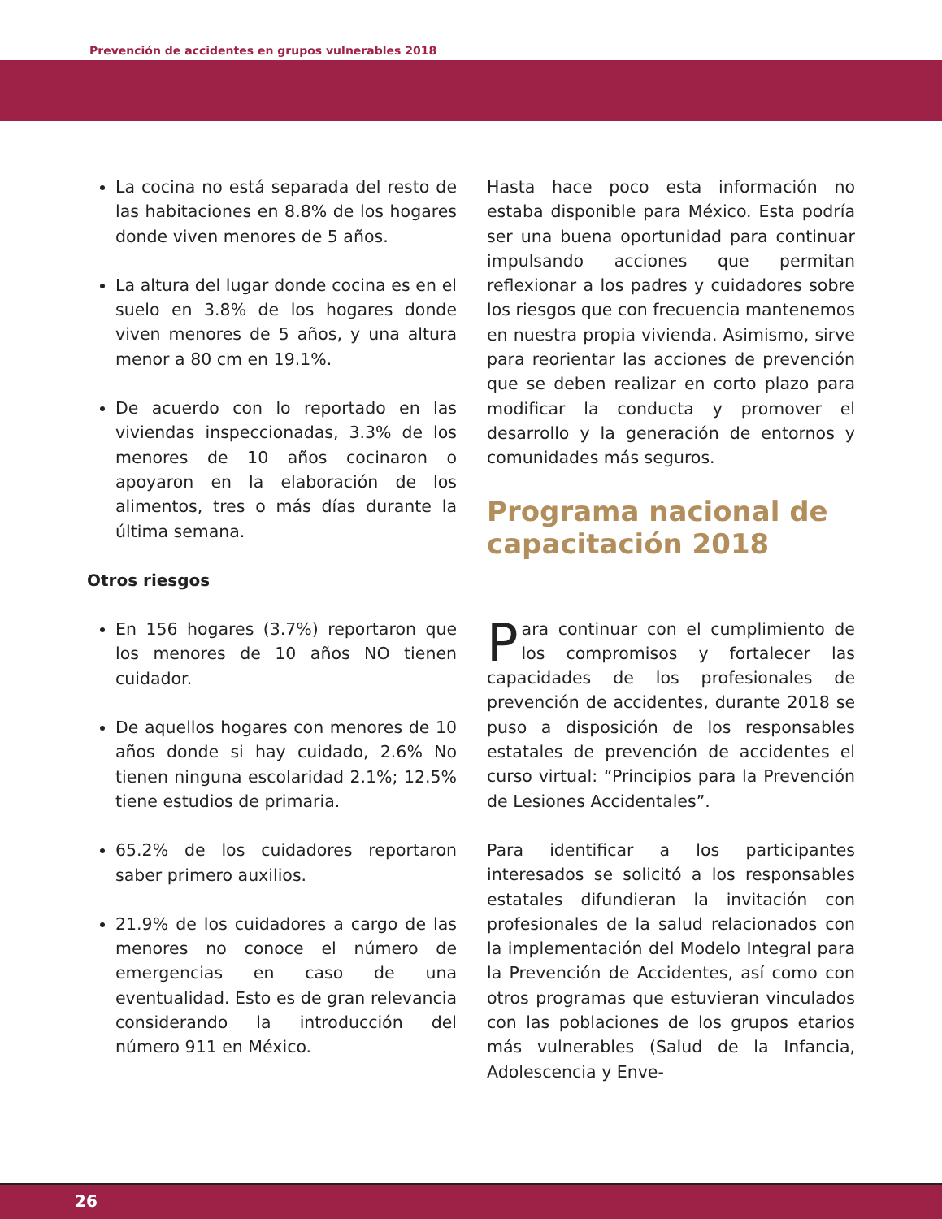Prevención de accidentes en grupos vulnerables 2018
La cocina no está separada del resto de las habitaciones en 8.8% de los hogares donde viven menores de 5 años.
La altura del lugar donde cocina es en el suelo en 3.8% de los hogares donde viven menores de 5 años, y una altura menor a 80 cm en 19.1%.
De acuerdo con lo reportado en las viviendas inspeccionadas, 3.3% de los menores de 10 años cocinaron o apoyaron en la elaboración de los alimentos, tres o más días durante la última semana.
Otros riesgos
En 156 hogares (3.7%) reportaron que los menores de 10 años NO tienen cuidador.
De aquellos hogares con menores de 10 años donde si hay cuidado, 2.6% No tienen ninguna escolaridad 2.1%; 12.5% tiene estudios de primaria.
65.2% de los cuidadores reportaron saber primero auxilios.
21.9% de los cuidadores a cargo de las menores no conoce el número de emergencias en caso de una eventualidad. Esto es de gran relevancia considerando la introducción del número 911 en México.
Hasta hace poco esta información no estaba disponible para México. Esta podría ser una buena oportunidad para continuar impulsando acciones que permitan reflexionar a los padres y cuidadores sobre los riesgos que con frecuencia mantenemos en nuestra propia vivienda. Asimismo, sirve para reorientar las acciones de prevención que se deben realizar en corto plazo para modificar la conducta y promover el desarrollo y la generación de entornos y comunidades más seguros.
Programa nacional de capacitación 2018
Para continuar con el cumplimiento de los compromisos y fortalecer las capacidades de los profesionales de prevención de accidentes, durante 2018 se puso a disposición de los responsables estatales de prevención de accidentes el curso virtual: “Principios para la Prevención de Lesiones Accidentales”.
Para identificar a los participantes interesados se solicitó a los responsables estatales difundieran la invitación con profesionales de la salud relacionados con la implementación del Modelo Integral para la Prevención de Accidentes, así como con otros programas que estuvieran vinculados con las poblaciones de los grupos etarios más vulnerables (Salud de la Infancia, Adolescencia y Enve-
26